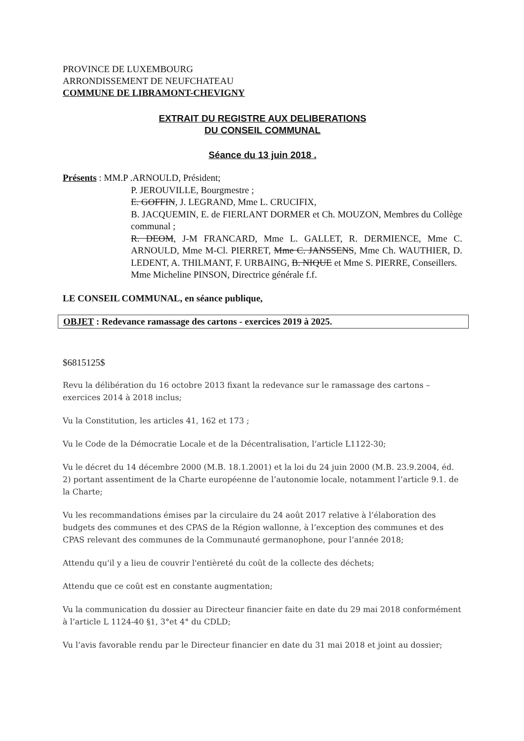PROVINCE DE LUXEMBOURG
ARRONDISSEMENT DE NEUFCHATEAU
COMMUNE DE LIBRAMONT-CHEVIGNY
EXTRAIT DU REGISTRE AUX DELIBERATIONS
DU CONSEIL COMMUNAL
Séance du 13 juin 2018 .
Présents : MM.P .ARNOULD, Président;
P. JEROUVILLE, Bourgmestre ;
E. GOFFIN, J. LEGRAND, Mme L. CRUCIFIX,
B. JACQUEMIN, E. de FIERLANT DORMER et Ch. MOUZON, Membres du Collège communal ;
R. DEOM, J-M FRANCARD, Mme L. GALLET, R. DERMIENCE, Mme C. ARNOULD, Mme M-Cl. PIERRET, Mme C. JANSSENS, Mme Ch. WAUTHIER, D. LEDENT, A. THILMANT, F. URBAING, B. NIQUE et Mme S. PIERRE, Conseillers.
Mme Micheline PINSON, Directrice générale f.f.
LE CONSEIL COMMUNAL, en séance publique,
OBJET : Redevance ramassage des cartons - exercices 2019 à 2025.
$6815125$
Revu la délibération du 16 octobre 2013 fixant la redevance sur le ramassage des cartons – exercices 2014 à 2018 inclus;
Vu la Constitution, les articles 41, 162 et 173 ;
Vu le Code de la Démocratie Locale et de la Décentralisation, l’article L1122-30;
Vu le décret du 14 décembre 2000 (M.B. 18.1.2001) et la loi du 24 juin 2000 (M.B. 23.9.2004, éd. 2) portant assentiment de la Charte européenne de l’autonomie locale, notamment l’article 9.1. de la Charte;
Vu les recommandations émises par la circulaire du 24 août 2017 relative à l’élaboration des budgets des communes et des CPAS de la Région wallonne, à l’exception des communes et des CPAS relevant des communes de la Communauté germanophone, pour l’année 2018;
Attendu qu'il y a lieu de couvrir l'entièreté du coût de la collecte des déchets;
Attendu que ce coût est en constante augmentation;
Vu la communication du dossier au Directeur financier faite en date du 29 mai 2018 conformément à l’article L 1124-40 §1, 3°et 4° du CDLD;
Vu l’avis favorable rendu par le Directeur financier en date du 31 mai 2018 et joint au dossier;